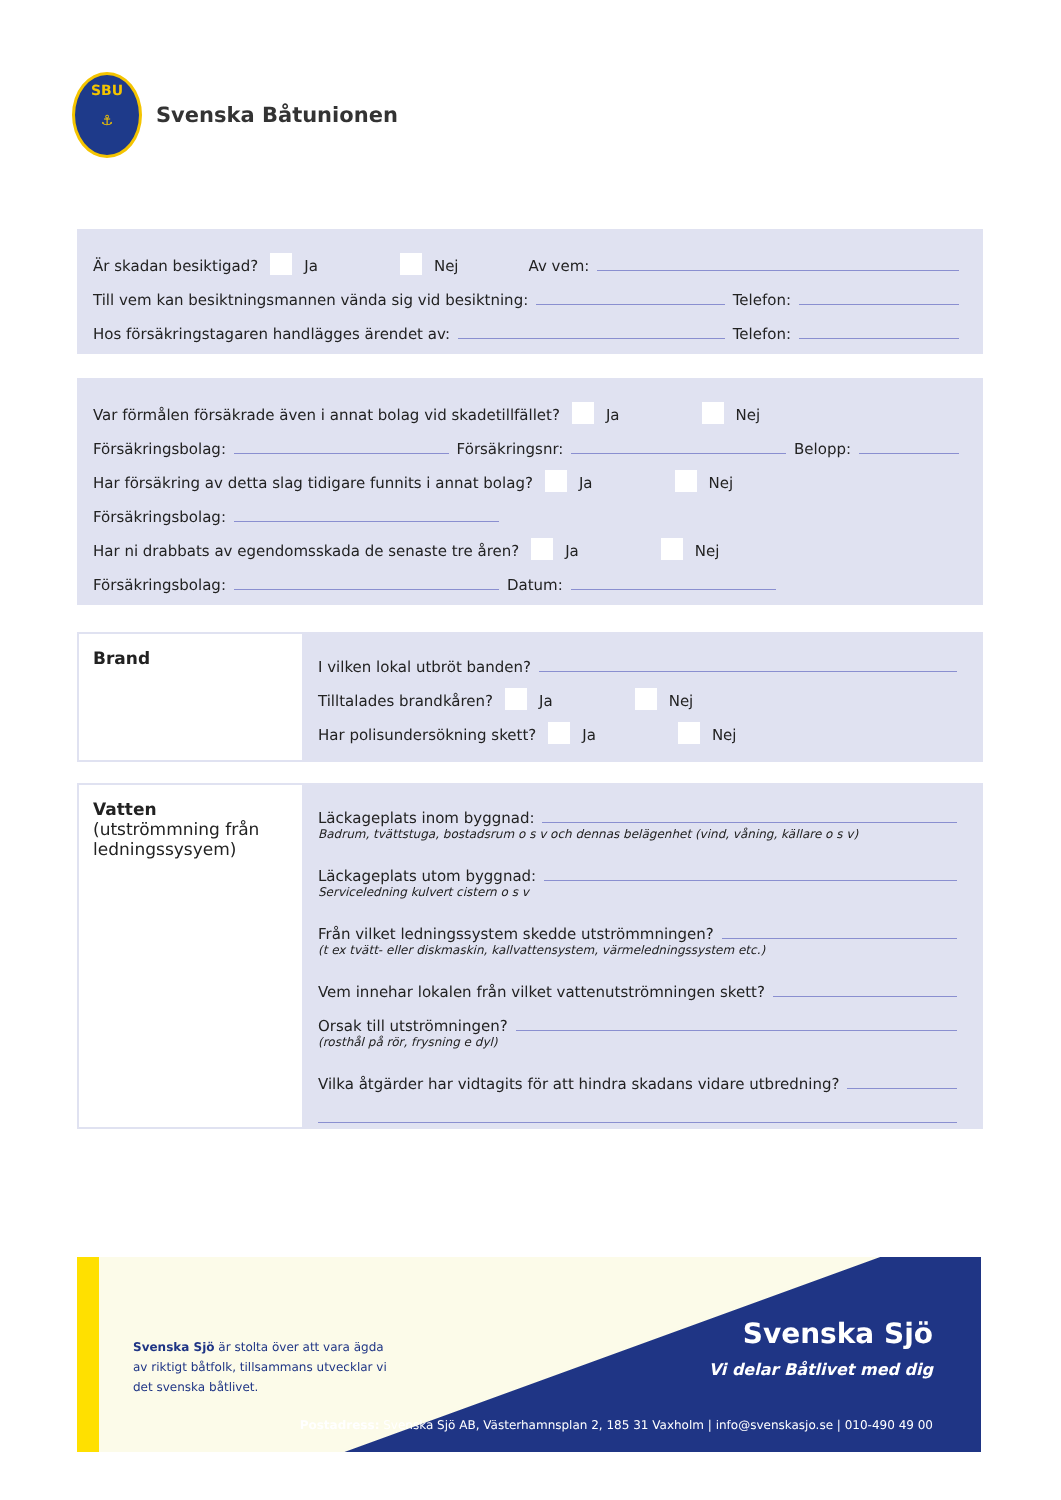SBU
⚓
Svenska Båtunionen
Är skadan besiktigad? Ja Nej Av vem:
Till vem kan besiktningsmannen vända sig vid besiktning: Telefon:
Hos försäkringstagaren handlägges ärendet av: Telefon:
Var förmålen försäkrade även i annat bolag vid skadetillfället? Ja Nej
Försäkringsbolag: Försäkringsnr: Belopp:
Har försäkring av detta slag tidigare funnits i annat bolag? Ja Nej
Försäkringsbolag:
Har ni drabbats av egendomsskada de senaste tre åren? Ja Nej
Försäkringsbolag: Datum:
Brand
I vilken lokal utbröt banden?
Tilltalades brandkåren? Ja Nej
Har polisundersökning skett? Ja Nej
Vatten
(utströmmning från ledningssysyem)
Läckageplats inom byggnad:
Badrum, tvättstuga, bostadsrum o s v och dennas belägenhet (vind, våning, källare o s v)
Läckageplats utom byggnad:
Serviceledning kulvert cistern o s v
Från vilket ledningssystem skedde utströmmningen?
(t ex tvätt- eller diskmaskin, kallvattensystem, värmeledningssystem etc.)
Vem innehar lokalen från vilket vattenutströmningen skett?
Orsak till utströmningen?
(rosthål på rör, frysning e dyl)
Vilka åtgärder har vidtagits för att hindra skadans vidare utbredning?
Svenska Sjö är stolta över att vara ägda av riktigt båtfolk, tillsammans utvecklar vi det svenska båtlivet.
Svenska Sjö
Vi delar Båtlivet med dig
Postadress: Svenska Sjö AB, Västerhamnsplan 2, 185 31 Vaxholm | info@svenskasjo.se | 010-490 49 00